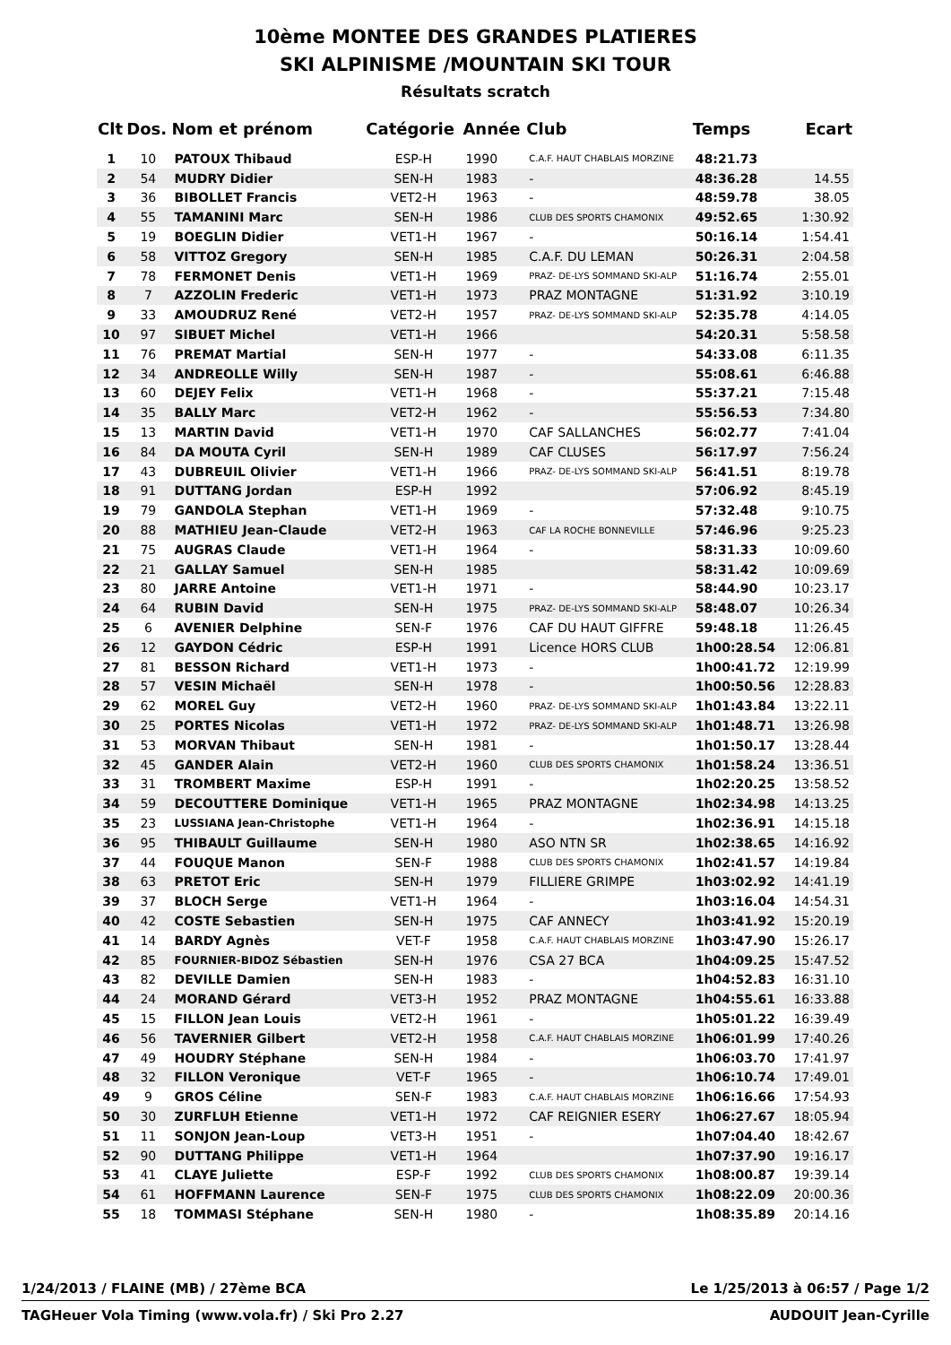10ème MONTEE DES GRANDES PLATIERES
SKI ALPINISME /MOUNTAIN SKI TOUR
Résultats scratch
| Clt | Dos. | Nom et prénom | Catégorie | Année | Club | Temps | Ecart |
| --- | --- | --- | --- | --- | --- | --- | --- |
| 1 | 10 | PATOUX Thibaud | ESP-H | 1990 | C.A.F. HAUT CHABLAIS MORZINE | 48:21.73 | |
| 2 | 54 | MUDRY Didier | SEN-H | 1983 | - | 48:36.28 | 14.55 |
| 3 | 36 | BIBOLLET Francis | VET2-H | 1963 | - | 48:59.78 | 38.05 |
| 4 | 55 | TAMANINI Marc | SEN-H | 1986 | CLUB DES SPORTS CHAMONIX | 49:52.65 | 1:30.92 |
| 5 | 19 | BOEGLIN Didier | VET1-H | 1967 | - | 50:16.14 | 1:54.41 |
| 6 | 58 | VITTOZ Gregory | SEN-H | 1985 | C.A.F. DU LEMAN | 50:26.31 | 2:04.58 |
| 7 | 78 | FERMONET Denis | VET1-H | 1969 | PRAZ- DE-LYS SOMMAND SKI-ALP | 51:16.74 | 2:55.01 |
| 8 | 7 | AZZOLIN Frederic | VET1-H | 1973 | PRAZ MONTAGNE | 51:31.92 | 3:10.19 |
| 9 | 33 | AMOUDRUZ René | VET2-H | 1957 | PRAZ- DE-LYS SOMMAND SKI-ALP | 52:35.78 | 4:14.05 |
| 10 | 97 | SIBUET Michel | VET1-H | 1966 | | 54:20.31 | 5:58.58 |
| 11 | 76 | PREMAT Martial | SEN-H | 1977 | - | 54:33.08 | 6:11.35 |
| 12 | 34 | ANDREOLLE Willy | SEN-H | 1987 | - | 55:08.61 | 6:46.88 |
| 13 | 60 | DEJEY Felix | VET1-H | 1968 | - | 55:37.21 | 7:15.48 |
| 14 | 35 | BALLY Marc | VET2-H | 1962 | - | 55:56.53 | 7:34.80 |
| 15 | 13 | MARTIN David | VET1-H | 1970 | CAF SALLANCHES | 56:02.77 | 7:41.04 |
| 16 | 84 | DA MOUTA Cyril | SEN-H | 1989 | CAF CLUSES | 56:17.97 | 7:56.24 |
| 17 | 43 | DUBREUIL Olivier | VET1-H | 1966 | PRAZ- DE-LYS SOMMAND SKI-ALP | 56:41.51 | 8:19.78 |
| 18 | 91 | DUTTANG Jordan | ESP-H | 1992 | | 57:06.92 | 8:45.19 |
| 19 | 79 | GANDOLA Stephan | VET1-H | 1969 | - | 57:32.48 | 9:10.75 |
| 20 | 88 | MATHIEU Jean-Claude | VET2-H | 1963 | CAF LA ROCHE BONNEVILLE | 57:46.96 | 9:25.23 |
| 21 | 75 | AUGRAS Claude | VET1-H | 1964 | - | 58:31.33 | 10:09.60 |
| 22 | 21 | GALLAY Samuel | SEN-H | 1985 | | 58:31.42 | 10:09.69 |
| 23 | 80 | JARRE Antoine | VET1-H | 1971 | - | 58:44.90 | 10:23.17 |
| 24 | 64 | RUBIN David | SEN-H | 1975 | PRAZ- DE-LYS SOMMAND SKI-ALP | 58:48.07 | 10:26.34 |
| 25 | 6 | AVENIER Delphine | SEN-F | 1976 | CAF DU HAUT GIFFRE | 59:48.18 | 11:26.45 |
| 26 | 12 | GAYDON Cédric | ESP-H | 1991 | Licence HORS CLUB | 1h00:28.54 | 12:06.81 |
| 27 | 81 | BESSON Richard | VET1-H | 1973 | - | 1h00:41.72 | 12:19.99 |
| 28 | 57 | VESIN Michaël | SEN-H | 1978 | - | 1h00:50.56 | 12:28.83 |
| 29 | 62 | MOREL Guy | VET2-H | 1960 | PRAZ- DE-LYS SOMMAND SKI-ALP | 1h01:43.84 | 13:22.11 |
| 30 | 25 | PORTES Nicolas | VET1-H | 1972 | PRAZ- DE-LYS SOMMAND SKI-ALP | 1h01:48.71 | 13:26.98 |
| 31 | 53 | MORVAN Thibaut | SEN-H | 1981 | - | 1h01:50.17 | 13:28.44 |
| 32 | 45 | GANDER Alain | VET2-H | 1960 | CLUB DES SPORTS CHAMONIX | 1h01:58.24 | 13:36.51 |
| 33 | 31 | TROMBERT Maxime | ESP-H | 1991 | - | 1h02:20.25 | 13:58.52 |
| 34 | 59 | DECOUTTERE Dominique | VET1-H | 1965 | PRAZ MONTAGNE | 1h02:34.98 | 14:13.25 |
| 35 | 23 | LUSSIANA Jean-Christophe | VET1-H | 1964 | - | 1h02:36.91 | 14:15.18 |
| 36 | 95 | THIBAULT Guillaume | SEN-H | 1980 | ASO NTN SR | 1h02:38.65 | 14:16.92 |
| 37 | 44 | FOUQUE Manon | SEN-F | 1988 | CLUB DES SPORTS CHAMONIX | 1h02:41.57 | 14:19.84 |
| 38 | 63 | PRETOT Eric | SEN-H | 1979 | FILLIERE GRIMPE | 1h03:02.92 | 14:41.19 |
| 39 | 37 | BLOCH Serge | VET1-H | 1964 | - | 1h03:16.04 | 14:54.31 |
| 40 | 42 | COSTE Sebastien | SEN-H | 1975 | CAF ANNECY | 1h03:41.92 | 15:20.19 |
| 41 | 14 | BARDY Agnès | VET-F | 1958 | C.A.F. HAUT CHABLAIS MORZINE | 1h03:47.90 | 15:26.17 |
| 42 | 85 | FOURNIER-BIDOZ Sébastien | SEN-H | 1976 | CSA 27 BCA | 1h04:09.25 | 15:47.52 |
| 43 | 82 | DEVILLE Damien | SEN-H | 1983 | - | 1h04:52.83 | 16:31.10 |
| 44 | 24 | MORAND Gérard | VET3-H | 1952 | PRAZ MONTAGNE | 1h04:55.61 | 16:33.88 |
| 45 | 15 | FILLON Jean Louis | VET2-H | 1961 | - | 1h05:01.22 | 16:39.49 |
| 46 | 56 | TAVERNIER Gilbert | VET2-H | 1958 | C.A.F. HAUT CHABLAIS MORZINE | 1h06:01.99 | 17:40.26 |
| 47 | 49 | HOUDRY Stéphane | SEN-H | 1984 | - | 1h06:03.70 | 17:41.97 |
| 48 | 32 | FILLON Veronique | VET-F | 1965 | - | 1h06:10.74 | 17:49.01 |
| 49 | 9 | GROS Céline | SEN-F | 1983 | C.A.F. HAUT CHABLAIS MORZINE | 1h06:16.66 | 17:54.93 |
| 50 | 30 | ZURFLUH Etienne | VET1-H | 1972 | CAF REIGNIER ESERY | 1h06:27.67 | 18:05.94 |
| 51 | 11 | SONJON Jean-Loup | VET3-H | 1951 | - | 1h07:04.40 | 18:42.67 |
| 52 | 90 | DUTTANG Philippe | VET1-H | 1964 | | 1h07:37.90 | 19:16.17 |
| 53 | 41 | CLAYE Juliette | ESP-F | 1992 | CLUB DES SPORTS CHAMONIX | 1h08:00.87 | 19:39.14 |
| 54 | 61 | HOFFMANN Laurence | SEN-F | 1975 | CLUB DES SPORTS CHAMONIX | 1h08:22.09 | 20:00.36 |
| 55 | 18 | TOMMASI Stéphane | SEN-H | 1980 | - | 1h08:35.89 | 20:14.16 |
1/24/2013 / FLAINE (MB) / 27ème BCA Le 1/25/2013 à 06:57 / Page 1/2
TAGHeuer Vola Timing (www.vola.fr) / Ski Pro 2.27 AUDOUIT Jean-Cyrille